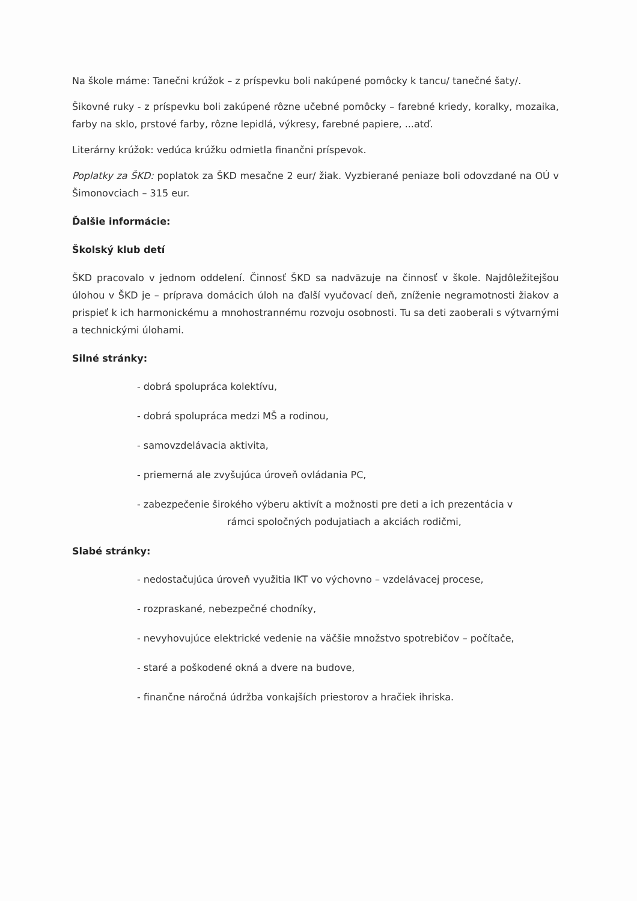Na škole máme: Tanečni krúžok – z príspevku boli nakúpené pomôcky k tancu/ tanečné šaty/.
Šikovné ruky - z príspevku boli zakúpené rôzne učebné pomôcky – farebné kriedy, koralky, mozaika, farby na sklo, prstové farby, rôzne lepidlá, výkresy, farebné papiere, ...atď.
Literárny krúžok: vedúca krúžku odmietla finančni príspevok.
Poplatky za ŠKD: poplatok za ŠKD mesačne 2 eur/ žiak. Vyzbierané peniaze boli odovzdané na OÚ v Šimonovciach – 315 eur.
Ďalšie informácie:
Školský klub detí
ŠKD pracovalo v jednom oddelení. Činnosť ŠKD sa nadväzuje na činnosť v škole. Najdôležitejšou úlohou v ŠKD je – príprava domácich úloh na ďalší vyučovací deň, zníženie negramotnosti žiakov a prispieť k ich harmonickému a mnohostrannému rozvoju osobnosti. Tu sa deti zaoberali s výtvarnými a technickými úlohami.
Silné stránky:
- dobrá spolupráca kolektívu,
- dobrá spolupráca medzi MŠ a rodinou,
- samovzdelávacia aktivita,
- priemerná ale zvyšujúca úroveň ovládania PC,
- zabezpečenie širokého výberu aktivít a možnosti pre deti a ich prezentácia v
rámci spoločných podujatiach a akciách rodičmi,
Slabé stránky:
- nedostačujúca úroveň využitia IKT vo výchovno – vzdelávacej procese,
- rozpraskané, nebezpečné chodníky,
- nevyhovujúce elektrické vedenie na väčšie množstvo spotrebičov – počítače,
- staré a poškodené okná a dvere na budove,
- finančne náročná údržba vonkajších priestorov a hračiek ihriska.